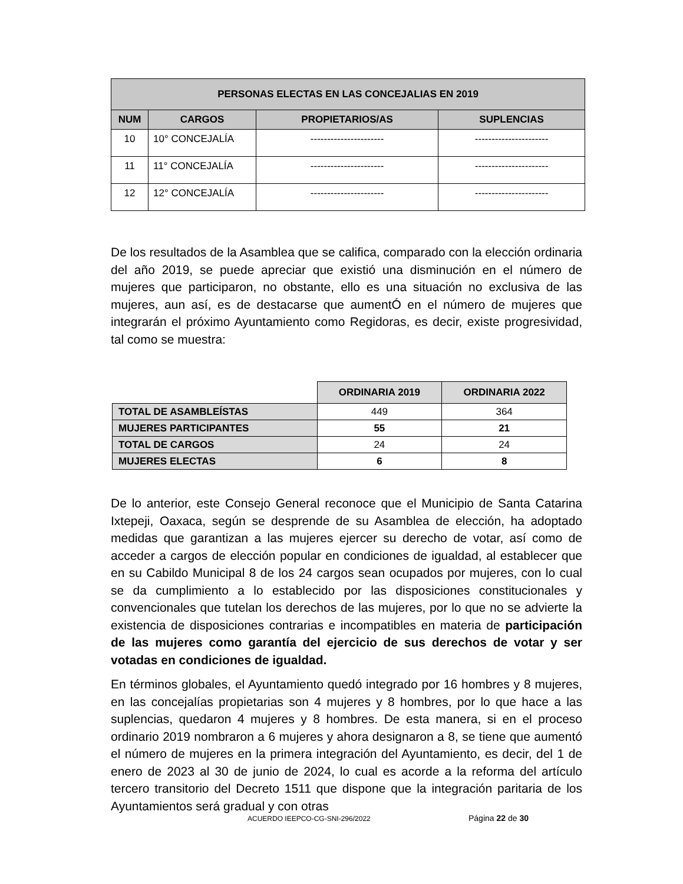| PERSONAS ELECTAS EN LAS CONCEJALIAS EN 2019 | | | |
| --- | --- | --- | --- |
| NUM | CARGOS | PROPIETARIOS/AS | SUPLENCIAS |
| 10 | 10° CONCEJALÍA | ---------------------- | ---------------------- |
| 11 | 11° CONCEJALÍA | ---------------------- | ---------------------- |
| 12 | 12° CONCEJALÍA | ---------------------- | ---------------------- |
De los resultados de la Asamblea que se califica, comparado con la elección ordinaria del año 2019, se puede apreciar que existió una disminución en el número de mujeres que participaron, no obstante, ello es una situación no exclusiva de las mujeres, aun así, es de destacarse que aumentÓ en el número de mujeres que integrarán el próximo Ayuntamiento como Regidoras, es decir, existe progresividad, tal como se muestra:
| | ORDINARIA 2019 | ORDINARIA 2022 |
| --- | --- | --- |
| TOTAL DE ASAMBLEÍSTAS | 449 | 364 |
| MUJERES PARTICIPANTES | 55 | 21 |
| TOTAL DE CARGOS | 24 | 24 |
| MUJERES ELECTAS | 6 | 8 |
De lo anterior, este Consejo General reconoce que el Municipio de Santa Catarina Ixtepeji, Oaxaca, según se desprende de su Asamblea de elección, ha adoptado medidas que garantizan a las mujeres ejercer su derecho de votar, así como de acceder a cargos de elección popular en condiciones de igualdad, al establecer que en su Cabildo Municipal 8 de los 24 cargos sean ocupados por mujeres, con lo cual se da cumplimiento a lo establecido por las disposiciones constitucionales y convencionales que tutelan los derechos de las mujeres, por lo que no se advierte la existencia de disposiciones contrarias e incompatibles en materia de participación de las mujeres como garantía del ejercicio de sus derechos de votar y ser votadas en condiciones de igualdad.
En términos globales, el Ayuntamiento quedó integrado por 16 hombres y 8 mujeres, en las concejalías propietarias son 4 mujeres y 8 hombres, por lo que hace a las suplencias, quedaron 4 mujeres y 8 hombres. De esta manera, si en el proceso ordinario 2019 nombraron a 6 mujeres y ahora designaron a 8, se tiene que aumentó el número de mujeres en la primera integración del Ayuntamiento, es decir, del 1 de enero de 2023 al 30 de junio de 2024, lo cual es acorde a la reforma del artículo tercero transitorio del Decreto 1511 que dispone que la integración paritaria de los Ayuntamientos será gradual y con otras
ACUERDO IEEPCO-CG-SNI-296/2022 Página 22 de 30